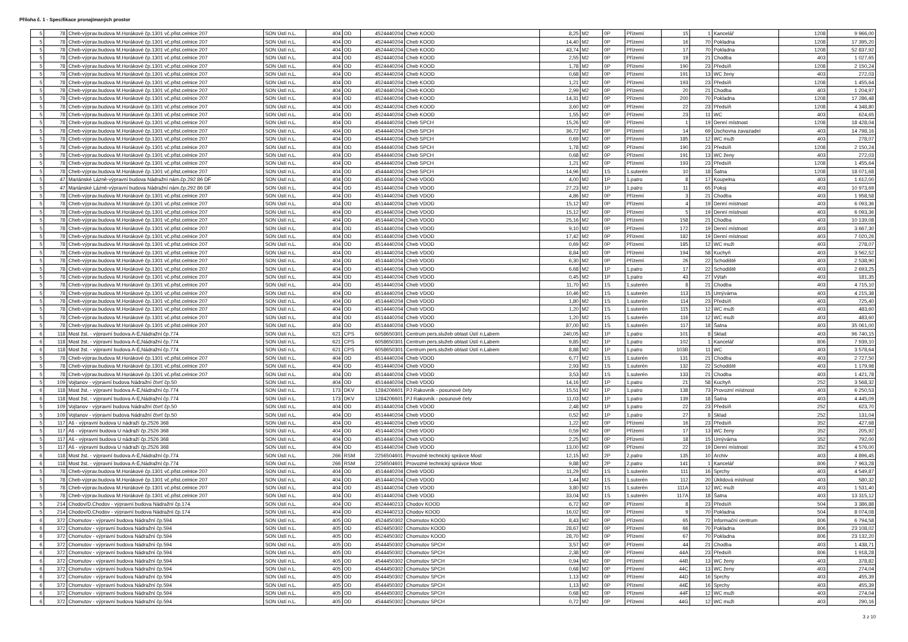Příloha č. 1 - Specifikace pronajímaných prostor
| 5 | 78 | Cheb-výprav.budova M.Horákové čp.1301 vč.přist.celnice 207 | SON Ústí n.L. | 404 | OD | 4524440204 | Cheb KOOD | 8,25 | M2 | 0P | Přízemí | 15 | 1 | Kancelář | 1208 | 9 966,00 |
| 5 | 78 | Cheb-výprav.budova M.Horákové čp.1301 vč.přist.celnice 207 | SON Ústí n.L. | 404 | OD | 4524440204 | Cheb KOOD | 14,40 | M2 | 0P | Přízemí | 16 | 70 | Pokladna | 1208 | 17 395,20 |
| 5 | 78 | Cheb-výprav.budova M.Horákové čp.1301 vč.přist.celnice 207 | SON Ústí n.L. | 404 | OD | 4524440204 | Cheb KOOD | 43,74 | M2 | 0P | Přízemí | 17 | 70 | Pokladna | 1208 | 52 837,92 |
| 5 | 78 | Cheb-výprav.budova M.Horákové čp.1301 vč.přist.celnice 207 | SON Ústí n.L. | 404 | OD | 4524440204 | Cheb KOOD | 2,55 | M2 | 0P | Přízemí | 19 | 21 | Chodba | 403 | 1 027,65 |
| 5 | 78 | Cheb-výprav.budova M.Horákové čp.1301 vč.přist.celnice 207 | SON Ústí n.L. | 404 | OD | 4524440204 | Cheb KOOD | 1,78 | M2 | 0P | Přízemí | 190 | 23 | Předsíň | 1208 | 2 150,24 |
| 5 | 78 | Cheb-výprav.budova M.Horákové čp.1301 vč.přist.celnice 207 | SON Ústí n.L. | 404 | OD | 4524440204 | Cheb KOOD | 0,68 | M2 | 0P | Přízemí | 191 | 13 | WC ženy | 403 | 272,03 |
| 5 | 78 | Cheb-výprav.budova M.Horákové čp.1301 vč.přist.celnice 207 | SON Ústí n.L. | 404 | OD | 4524440204 | Cheb KOOD | 1,21 | M2 | 0P | Přízemí | 193 | 23 | Předsíň | 1208 | 1 455,64 |
| 5 | 78 | Cheb-výprav.budova M.Horákové čp.1301 vč.přist.celnice 207 | SON Ústí n.L. | 404 | OD | 4524440204 | Cheb KOOD | 2,99 | M2 | 0P | Přízemí | 20 | 21 | Chodba | 403 | 1 204,97 |
| 5 | 78 | Cheb-výprav.budova M.Horákové čp.1301 vč.přist.celnice 207 | SON Ústí n.L. | 404 | OD | 4524440204 | Cheb KOOD | 14,31 | M2 | 0P | Přízemí | 200 | 70 | Pokladna | 1208 | 17 286,48 |
| 5 | 78 | Cheb-výprav.budova M.Horákové čp.1301 vč.přist.celnice 207 | SON Ústí n.L. | 404 | OD | 4524440204 | Cheb KOOD | 3,60 | M2 | 0P | Přízemí | 22 | 23 | Předsíň | 1208 | 4 348,80 |
| 5 | 78 | Cheb-výprav.budova M.Horákové čp.1301 vč.přist.celnice 207 | SON Ústí n.L. | 404 | OD | 4524440204 | Cheb KOOD | 1,55 | M2 | 0P | Přízemí | 23 | 11 | WC | 403 | 624,65 |
| 5 | 78 | Cheb-výprav.budova M.Horákové čp.1301 vč.přist.celnice 207 | SON Ústí n.L. | 404 | OD | 4544440204 | Cheb SPCH | 15,26 | M2 | 0P | Přízemí | 1 | 19 | Denní místnost | 1208 | 18 428,04 |
| 5 | 78 | Cheb-výprav.budova M.Horákové čp.1301 vč.přist.celnice 207 | SON Ústí n.L. | 404 | OD | 4544440204 | Cheb SPCH | 36,72 | M2 | 0P | Přízemí | 14 | 69 | Úschovna zavazadel | 403 | 14 798,16 |
| 5 | 78 | Cheb-výprav.budova M.Horákové čp.1301 vč.přist.celnice 207 | SON Ústí n.L. | 404 | OD | 4544440204 | Cheb SPCH | 0,69 | M2 | 0P | Přízemí | 185 | 12 | WC muži | 403 | 278,07 |
| 5 | 78 | Cheb-výprav.budova M.Horákové čp.1301 vč.přist.celnice 207 | SON Ústí n.L. | 404 | OD | 4544440204 | Cheb SPCH | 1,78 | M2 | 0P | Přízemí | 190 | 23 | Předsíň | 1208 | 2 150,24 |
| 5 | 78 | Cheb-výprav.budova M.Horákové čp.1301 vč.přist.celnice 207 | SON Ústí n.L. | 404 | OD | 4544440204 | Cheb SPCH | 0,68 | M2 | 0P | Přízemí | 191 | 13 | WC ženy | 403 | 272,03 |
| 5 | 78 | Cheb-výprav.budova M.Horákové čp.1301 vč.přist.celnice 207 | SON Ústí n.L. | 404 | OD | 4544440204 | Cheb SPCH | 1,21 | M2 | 0P | Přízemí | 193 | 23 | Předsíň | 1208 | 1 455,64 |
| 5 | 78 | Cheb-výprav.budova M.Horákové čp.1301 vč.přist.celnice 207 | SON Ústí n.L. | 404 | OD | 4544440204 | Cheb SPCH | 14,96 | M2 | 1S | 1.suterén | 10 | 18 | Šatna | 1208 | 18 071,68 |
| 5 | 47 | Mariánské Lázně-výpravní budova Nádražní nám.čp.292 86 DF | SON Ústí n.L. | 404 | OD | 4514440204 | Cheb VDOD | 4,00 | M2 | 1P | 1.patro | 8 | 17 | Koupelna | 403 | 1 612,00 |
| 5 | 47 | Mariánské Lázně-výpravní budova Nádražní nám.čp.292 86 DF | SON Ústí n.L. | 404 | OD | 4514440204 | Cheb VDOD | 27,23 | M2 | 1P | 1.patro | 11 | 65 | Pokoj | 403 | 10 973,69 |
| 5 | 78 | Cheb-výprav.budova M.Horákové čp.1301 vč.přist.celnice 207 | SON Ústí n.L. | 404 | OD | 4514440204 | Cheb VDOD | 4,86 | M2 | 0P | Přízemí | 3 | 21 | Chodba | 403 | 1 958,58 |
| 5 | 78 | Cheb-výprav.budova M.Horákové čp.1301 vč.přist.celnice 207 | SON Ústí n.L. | 404 | OD | 4514440204 | Cheb VDOD | 15,12 | M2 | 0P | Přízemí | 4 | 19 | Denní místnost | 403 | 6 093,36 |
| 5 | 78 | Cheb-výprav.budova M.Horákové čp.1301 vč.přist.celnice 207 | SON Ústí n.L. | 404 | OD | 4514440204 | Cheb VDOD | 15,12 | M2 | 0P | Přízemí | 5 | 19 | Denní místnost | 403 | 6 093,36 |
| 5 | 78 | Cheb-výprav.budova M.Horákové čp.1301 vč.přist.celnice 207 | SON Ústí n.L. | 404 | OD | 4514440204 | Cheb VDOD | 25,16 | M2 | 0P | Přízemí | 158 | 21 | Chodba | 403 | 10 139,08 |
| 5 | 78 | Cheb-výprav.budova M.Horákové čp.1301 vč.přist.celnice 207 | SON Ústí n.L. | 404 | OD | 4514440204 | Cheb VDOD | 9,10 | M2 | 0P | Přízemí | 172 | 19 | Denní místnost | 403 | 3 667,30 |
| 5 | 78 | Cheb-výprav.budova M.Horákové čp.1301 vč.přist.celnice 207 | SON Ústí n.L. | 404 | OD | 4514440204 | Cheb VDOD | 17,42 | M2 | 0P | Přízemí | 182 | 19 | Denní místnost | 403 | 7 020,26 |
| 5 | 78 | Cheb-výprav.budova M.Horákové čp.1301 vč.přist.celnice 207 | SON Ústí n.L. | 404 | OD | 4514440204 | Cheb VDOD | 0,69 | M2 | 0P | Přízemí | 185 | 12 | WC muži | 403 | 278,07 |
| 5 | 78 | Cheb-výprav.budova M.Horákové čp.1301 vč.přist.celnice 207 | SON Ústí n.L. | 404 | OD | 4514440204 | Cheb VDOD | 8,84 | M2 | 0P | Přízemí | 194 | 58 | Kuchyň | 403 | 3 562,52 |
| 5 | 78 | Cheb-výprav.budova M.Horákové čp.1301 vč.přist.celnice 207 | SON Ústí n.L. | 404 | OD | 4514440204 | Cheb VDOD | 6,30 | M2 | 0P | Přízemí | 26 | 22 | Schodiště | 403 | 2 538,90 |
| 5 | 78 | Cheb-výprav.budova M.Horákové čp.1301 vč.přist.celnice 207 | SON Ústí n.L. | 404 | OD | 4514440204 | Cheb VDOD | 6,68 | M2 | 1P | 1.patro | 17 | 22 | Schodiště | 403 | 2 693,25 |
| 5 | 78 | Cheb-výprav.budova M.Horákové čp.1301 vč.přist.celnice 207 | SON Ústí n.L. | 404 | OD | 4514440204 | Cheb VDOD | 0,45 | M2 | 1P | 1.patro | 43 | 27 | Výtah | 403 | 181,35 |
| 5 | 78 | Cheb-výprav.budova M.Horákové čp.1301 vč.přist.celnice 207 | SON Ústí n.L. | 404 | OD | 4514440204 | Cheb VDOD | 11,70 | M2 | 1S | 1.suterén | 8 | 21 | Chodba | 403 | 4 715,10 |
| 5 | 78 | Cheb-výprav.budova M.Horákové čp.1301 vč.přist.celnice 207 | SON Ústí n.L. | 404 | OD | 4514440204 | Cheb VDOD | 10,46 | M2 | 1S | 1.suterén | 113 | 15 | Umývárna | 403 | 4 215,38 |
| 5 | 78 | Cheb-výprav.budova M.Horákové čp.1301 vč.přist.celnice 207 | SON Ústí n.L. | 404 | OD | 4514440204 | Cheb VDOD | 1,80 | M2 | 1S | 1.suterén | 114 | 23 | Předsíň | 403 | 725,40 |
| 5 | 78 | Cheb-výprav.budova M.Horákové čp.1301 vč.přist.celnice 207 | SON Ústí n.L. | 404 | OD | 4514440204 | Cheb VDOD | 1,20 | M2 | 1S | 1.suterén | 115 | 12 | WC muži | 403 | 483,60 |
| 5 | 78 | Cheb-výprav.budova M.Horákové čp.1301 vč.přist.celnice 207 | SON Ústí n.L. | 404 | OD | 4514440204 | Cheb VDOD | 1,20 | M2 | 1S | 1.suterén | 116 | 12 | WC muži | 403 | 483,60 |
| 5 | 78 | Cheb-výprav.budova M.Horákové čp.1301 vč.přist.celnice 207 | SON Ústí n.L. | 404 | OD | 4514440204 | Cheb VDOD | 87,00 | M2 | 1S | 1.suterén | 117 | 18 | Šatna | 403 | 35 061,00 |
| 6 | 118 | Most žst. - výpravní budova A-E,Nádražní čp.774 | SON Ústí n.L. | 621 | CPS | 6058650301 | Centrum pers.služeb oblast Ústí n.Labem | 240,05 | M2 | 1P | 1.patro | 101 | 8 | Sklad | 403 | 96 740,15 |
| 6 | 118 | Most žst. - výpravní budova A-E,Nádražní čp.774 | SON Ústí n.L. | 621 | CPS | 6058650301 | Centrum pers.služeb oblast Ústí n.Labem | 9,85 | M2 | 1P | 1.patro | 102 | 1 | Kancelář | 806 | 7 939,10 |
| 6 | 118 | Most žst. - výpravní budova A-E,Nádražní čp.774 | SON Ústí n.L. | 621 | CPS | 6058650301 | Centrum pers.služeb oblast Ústí n.Labem | 8,88 | M2 | 1P | 1.patro | 103B | 11 | WC | 403 | 3 578,64 |
| 5 | 78 | Cheb-výprav.budova M.Horákové čp.1301 vč.přist.celnice 207 | SON Ústí n.L. | 404 | OD | 4514440204 | Cheb VDOD | 6,77 | M2 | 1S | 1.suterén | 131 | 21 | Chodba | 403 | 2 727,50 |
| 5 | 78 | Cheb-výprav.budova M.Horákové čp.1301 vč.přist.celnice 207 | SON Ústí n.L. | 404 | OD | 4514440204 | Cheb VDOD | 2,93 | M2 | 1S | 1.suterén | 132 | 22 | Schodiště | 403 | 1 179,98 |
| 5 | 78 | Cheb-výprav.budova M.Horákové čp.1301 vč.přist.celnice 207 | SON Ústí n.L. | 404 | OD | 4514440204 | Cheb VDOD | 3,53 | M2 | 1S | 1.suterén | 133 | 21 | Chodba | 403 | 1 421,78 |
| 5 | 109 | Vojtanov - výpravní budova Nádražní čtvrť čp.50 | SON Ústí n.L. | 404 | OD | 4514440204 | Cheb VDOD | 14,16 | M2 | 1P | 1.patro | 21 | 58 | Kuchyň | 252 | 3 568,32 |
| 6 | 118 | Most žst. - výpravní budova A-E,Nádražní čp.774 | SON Ústí n.L. | 173 | DKV | 1284206601 | PJ Rakovník - posunové čety | 15,51 | M2 | 1P | 1.patro | 138 | 73 | Provozní místnost | 403 | 6 250,53 |
| 6 | 118 | Most žst. - výpravní budova A-E,Nádražní čp.774 | SON Ústí n.L. | 173 | DKV | 1284206601 | PJ Rakovník - posunové čety | 11,03 | M2 | 1P | 1.patro | 139 | 18 | Šatna | 403 | 4 445,09 |
| 5 | 109 | Vojtanov - výpravní budova Nádražní čtvrť čp.50 | SON Ústí n.L. | 404 | OD | 4514440204 | Cheb VDOD | 2,48 | M2 | 1P | 1.patro | 22 | 23 | Předsíň | 252 | 623,70 |
| 5 | 109 | Vojtanov - výpravní budova Nádražní čtvrť čp.50 | SON Ústí n.L. | 404 | OD | 4514440204 | Cheb VDOD | 0,52 | M2 | 1P | 1.patro | 27 | 8 | Sklad | 252 | 131,04 |
| 5 | 117 | Aš - výpravní budova U nádraží čp.2526 368 | SON Ústí n.L. | 404 | OD | 4514440204 | Cheb VDOD | 1,22 | M2 | 0P | Přízemí | 16 | 23 | Předsíň | 352 | 427,68 |
| 5 | 117 | Aš - výpravní budova U nádraží čp.2526 368 | SON Ústí n.L. | 404 | OD | 4514440204 | Cheb VDOD | 0,59 | M2 | 0P | Přízemí | 17 | 13 | WC ženy | 352 | 205,92 |
| 5 | 117 | Aš - výpravní budova U nádraží čp.2526 368 | SON Ústí n.L. | 404 | OD | 4514440204 | Cheb VDOD | 2,25 | M2 | 0P | Přízemí | 18 | 15 | Umývárna | 352 | 792,00 |
| 5 | 117 | Aš - výpravní budova U nádraží čp.2526 368 | SON Ústí n.L. | 404 | OD | 4514440204 | Cheb VDOD | 13,00 | M2 | 0P | Přízemí | 22 | 19 | Denní místnost | 352 | 4 576,00 |
| 6 | 118 | Most žst. - výpravní budova A-E,Nádražní čp.774 | SON Ústí n.L. | 266 | RSM | 2256504601 | Provozně technický správce Most | 12,15 | M2 | 2P | 2.patro | 135 | 10 | Archiv | 403 | 4 896,45 |
| 6 | 118 | Most žst. - výpravní budova A-E,Nádražní čp.774 | SON Ústí n.L. | 266 | RSM | 2256504601 | Provozně technický správce Most | 9,88 | M2 | 2P | 2.patro | 141 | 1 | Kancelář | 806 | 7 963,28 |
| 5 | 78 | Cheb-výprav.budova M.Horákové čp.1301 vč.přist.celnice 207 | SON Ústí n.L. | 404 | OD | 4514440204 | Cheb VDOD | 11,29 | M2 | 1S | 1.suterén | 111 | 16 | Sprchy | 403 | 4 549,87 |
| 5 | 78 | Cheb-výprav.budova M.Horákové čp.1301 vč.přist.celnice 207 | SON Ústí n.L. | 404 | OD | 4514440204 | Cheb VDOD | 1,44 | M2 | 1S | 1.suterén | 112 | 20 | Úklidová místnost | 403 | 580,32 |
| 5 | 78 | Cheb-výprav.budova M.Horákové čp.1301 vč.přist.celnice 207 | SON Ústí n.L. | 404 | OD | 4514440204 | Cheb VDOD | 3,80 | M2 | 1S | 1.suterén | 111A | 12 | WC muži | 403 | 1 531,40 |
| 5 | 78 | Cheb-výprav.budova M.Horákové čp.1301 vč.přist.celnice 207 | SON Ústí n.L. | 404 | OD | 4514440204 | Cheb VDOD | 33,04 | M2 | 1S | 1.suterén | 117A | 18 | Šatna | 403 | 13 315,12 |
| 5 | 214 | Chodov/D.Chodov - výpravní budova Nádražní čp.174 | SON Ústí n.L. | 404 | OD | 4524440213 | Chodov KOOD | 6,72 | M2 | 0P | Přízemí | 8 | 23 | Předsíň | 504 | 3 386,88 |
| 5 | 214 | Chodov/D.Chodov - výpravní budova Nádražní čp.174 | SON Ústí n.L. | 404 | OD | 4524440213 | Chodov KOOD | 16,02 | M2 | 0P | Přízemí | 9 | 70 | Pokladna | 504 | 8 074,08 |
| 6 | 372 | Chomutov - výpravní budova Nádražní čp.594 | SON Ústí n.L. | 405 | OD | 4524450302 | Chomutov KOOD | 8,43 | M2 | 0P | Přízemí | 65 | 72 | Informační centrum | 806 | 6 794,58 |
| 6 | 372 | Chomutov - výpravní budova Nádražní čp.594 | SON Ústí n.L. | 405 | OD | 4524450302 | Chomutov KOOD | 28,67 | M2 | 0P | Přízemí | 66 | 70 | Pokladna | 806 | 23 108,02 |
| 6 | 372 | Chomutov - výpravní budova Nádražní čp.594 | SON Ústí n.L. | 405 | OD | 4524450302 | Chomutov KOOD | 28,70 | M2 | 0P | Přízemí | 67 | 70 | Pokladna | 806 | 23 132,20 |
| 6 | 372 | Chomutov - výpravní budova Nádražní čp.594 | SON Ústí n.L. | 405 | OD | 4544450302 | Chomutov SPCH | 3,57 | M2 | 0P | Přízemí | 44 | 21 | Chodba | 403 | 1 438,71 |
| 6 | 372 | Chomutov - výpravní budova Nádražní čp.594 | SON Ústí n.L. | 405 | OD | 4544450302 | Chomutov SPCH | 2,38 | M2 | 0P | Přízemí | 44A | 23 | Předsíň | 806 | 1 918,28 |
| 6 | 372 | Chomutov - výpravní budova Nádražní čp.594 | SON Ústí n.L. | 405 | OD | 4544450302 | Chomutov SPCH | 0,94 | M2 | 0P | Přízemí | 44B | 13 | WC ženy | 403 | 378,82 |
| 6 | 372 | Chomutov - výpravní budova Nádražní čp.594 | SON Ústí n.L. | 405 | OD | 4544450302 | Chomutov SPCH | 0,68 | M2 | 0P | Přízemí | 44C | 13 | WC ženy | 403 | 274,04 |
| 6 | 372 | Chomutov - výpravní budova Nádražní čp.594 | SON Ústí n.L. | 405 | OD | 4544450302 | Chomutov SPCH | 1,13 | M2 | 0P | Přízemí | 44D | 16 | Sprchy | 403 | 455,39 |
| 6 | 372 | Chomutov - výpravní budova Nádražní čp.594 | SON Ústí n.L. | 405 | OD | 4544450302 | Chomutov SPCH | 1,13 | M2 | 0P | Přízemí | 44E | 16 | Sprchy | 403 | 455,39 |
| 6 | 372 | Chomutov - výpravní budova Nádražní čp.594 | SON Ústí n.L. | 405 | OD | 4544450302 | Chomutov SPCH | 0,68 | M2 | 0P | Přízemí | 44F | 12 | WC muži | 403 | 274,04 |
| 6 | 372 | Chomutov - výpravní budova Nádražní čp.594 | SON Ústí n.L. | 405 | OD | 4544450302 | Chomutov SPCH | 0,72 | M2 | 0P | Přízemí | 44G | 12 | WC muži | 403 | 290,16 |
3 z 10